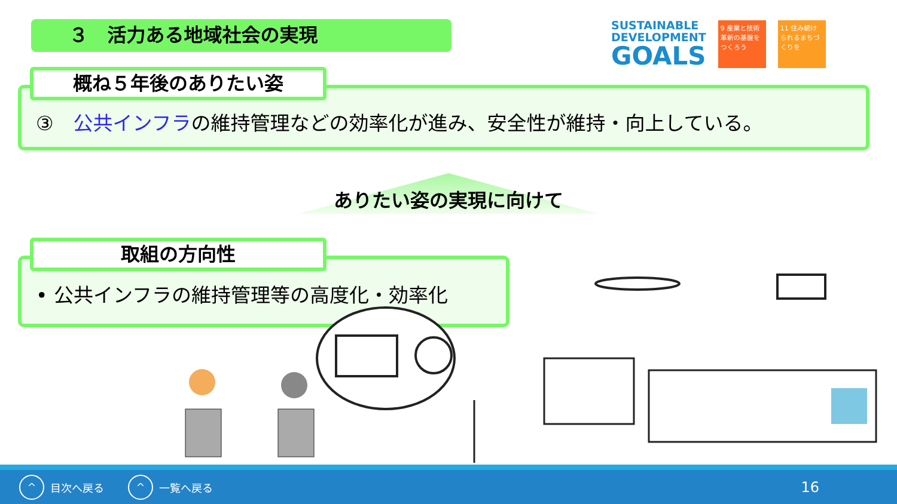３　活力ある地域社会の実現
SUSTAINABLE
DEVELOPMENT
GOALS
9 産業と技術革新の基盤をつくろう
11 住み続けられるまちづくりを
概ね５年後のありたい姿
③　公共インフラの維持管理などの効率化が進み、安全性が維持・向上している。
ありたい姿の実現に向けて
取組の方向性
• 公共インフラの維持管理等の高度化・効率化
^ 目次へ戻る ^ 一覧へ戻る 16